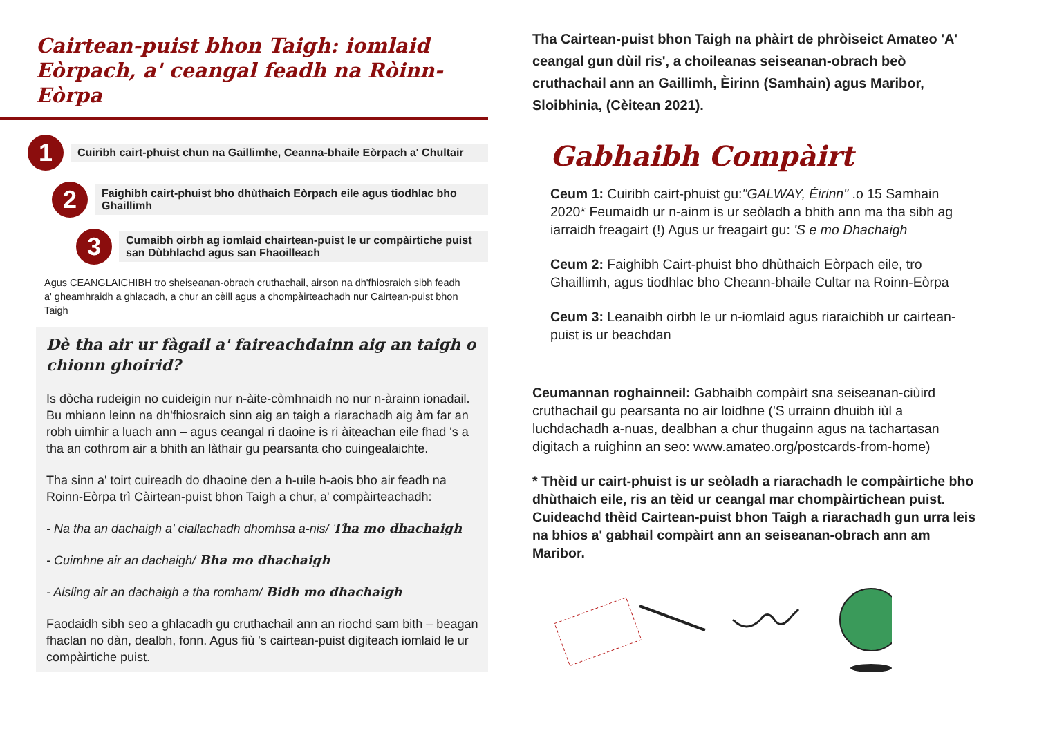Cairtean-puist bhon Taigh: iomlaid Eòrpach, a' ceangal feadh na Ròinn-Eòrpa
1
Cuiribh cairt-phuist chun na Gaillimhe, Ceanna-bhaile Eòrpach a' Chultair
2
Faighibh cairt-phuist bho dhùthaich Eòrpach eile agus tiodhlac bho Ghaillimh
3
Cumaibh oirbh ag iomlaid chairtean-puist le ur compàirtiche puist san Dùbhlachd agus san Fhaoilleach
Agus CEANGLAICHIBH tro sheiseanan-obrach cruthachail, airson na dh'fhiosraich sibh feadh a' gheamhraidh a ghlacadh, a chur an cèill agus a chompàirteachadh nur Cairtean-puist bhon Taigh
Dè tha air ur fàgail a' faireachdainn aig an taigh o chionn ghoirid?
Is dòcha rudeigin no cuideigin nur n-àite-còmhnaidh no nur n-àrainn ionadail. Bu mhiann leinn na dh'fhiosraich sinn aig an taigh a riarachadh aig àm far an robh uimhir a luach ann – agus ceangal ri daoine is ri àiteachan eile fhad 's a tha an cothrom air a bhith an làthair gu pearsanta cho cuingealaichte.
Tha sinn a' toirt cuireadh do dhaoine den a h-uile h-aois bho air feadh na Roinn-Eòrpa trì Càirtean-puist bhon Taigh a chur, a' compàirteachadh:
- Na tha an dachaigh a' ciallachadh dhomhsa a-nis/ Tha mo dhachaigh
- Cuimhne air an dachaigh/ Bha mo dhachaigh
- Aisling air an dachaigh a tha romham/ Bidh mo dhachaigh
Faodaidh sibh seo a ghlacadh gu cruthachail ann an riochd sam bith – beagan fhaclan no dàn, dealbh, fonn. Agus fiù 's cairtean-puist digiteach iomlaid le ur compàirtiche puist.
Tha Cairtean-puist bhon Taigh na phàirt de phròiseict Amateo 'A' ceangal gun dùil ris', a choileanas seiseanan-obrach beò cruthachail ann an Gaillimh, Èirinn (Samhain) agus Maribor, Sloibhinia, (Cèitean 2021).
Gabhaibh Compàirt
Ceum 1: Cuiribh cairt-phuist gu:"GALWAY, Éirinn" .o 15 Samhain 2020* Feumaidh ur n-ainm is ur seòladh a bhith ann ma tha sibh ag iarraidh freagairt (!) Agus ur freagairt gu: 'S e mo Dhachaigh
Ceum 2: Faighibh Cairt-phuist bho dhùthaich Eòrpach eile, tro Ghaillimh, agus tiodhlac bho Cheann-bhaile Cultar na Roinn-Eòrpa
Ceum 3: Leanaibh oirbh le ur n-iomlaid agus riaraichibh ur cairtean-puist is ur beachdan
Ceumannan roghainneil: Gabhaibh compàirt sna seiseanan-ciùird cruthachail gu pearsanta no air loidhne ('S urrainn dhuibh iùl a luchdachadh a-nuas, dealbhan a chur thugainn agus na tachartasan digitach a ruighinn an seo: www.amateo.org/postcards-from-home)
* Thèid ur cairt-phuist is ur seòladh a riarachadh le compàirtiche bho dhùthaich eile, ris an tèid ur ceangal mar chompàirtichean puist. Cuideachd thèid Cairtean-puist bhon Taigh a riarachadh gun urra leis na bhios a' gabhail compàirt ann an seiseanan-obrach ann am Maribor.